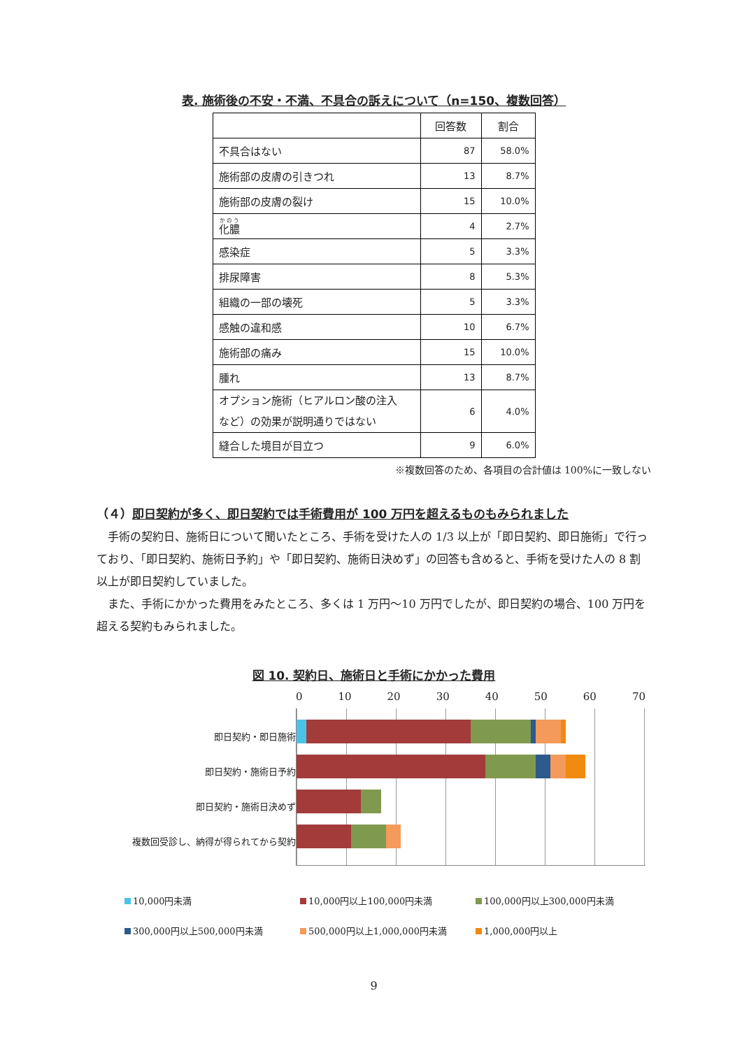表. 施術後の不安・不満、不具合の訴えについて（n=150、複数回答）
| | 回答数 | 割合 |
| --- | --- | --- |
| 不具合はない | 87 | 58.0% |
| 施術部の皮膚の引きつれ | 13 | 8.7% |
| 施術部の皮膚の裂け | 15 | 10.0% |
| 化膿 | 4 | 2.7% |
| 感染症 | 5 | 3.3% |
| 排尿障害 | 8 | 5.3% |
| 組織の一部の壊死 | 5 | 3.3% |
| 感触の違和感 | 10 | 6.7% |
| 施術部の痛み | 15 | 10.0% |
| 腫れ | 13 | 8.7% |
| オプション施術（ヒアルロン酸の注入 など）の効果が説明通りではない | 6 | 4.0% |
| 縫合した境目が目立つ | 9 | 6.0% |
※複数回答のため、各項目の合計値は 100%に一致しない
（４）即日契約が多く、即日契約では手術費用が 100 万円を超えるものもみられました
手術の契約日、施術日について聞いたところ、手術を受けた人の 1/3 以上が「即日契約、即日施術」で行っており、「即日契約、施術日予約」や「即日契約、施術日決めず」の回答も含めると、手術を受けた人の 8 割以上が即日契約していました。
また、手術にかかった費用をみたところ、多くは 1 万円～10 万円でしたが、即日契約の場合、100 万円を超える契約もみられました。
図 10. 契約日、施術日と手術にかかった費用
即日契約・即日施術
即日契約・施術日予約
即日契約・施術日決めず
複数回受診し、納得が得られてから契約
0 10 20 30 40 50 60 70
10,000円未満
10,000円以上100,000円未満
100,000円以上300,000円未満
300,000円以上500,000円未満
500,000円以上1,000,000円未満
1,000,000円以上
9